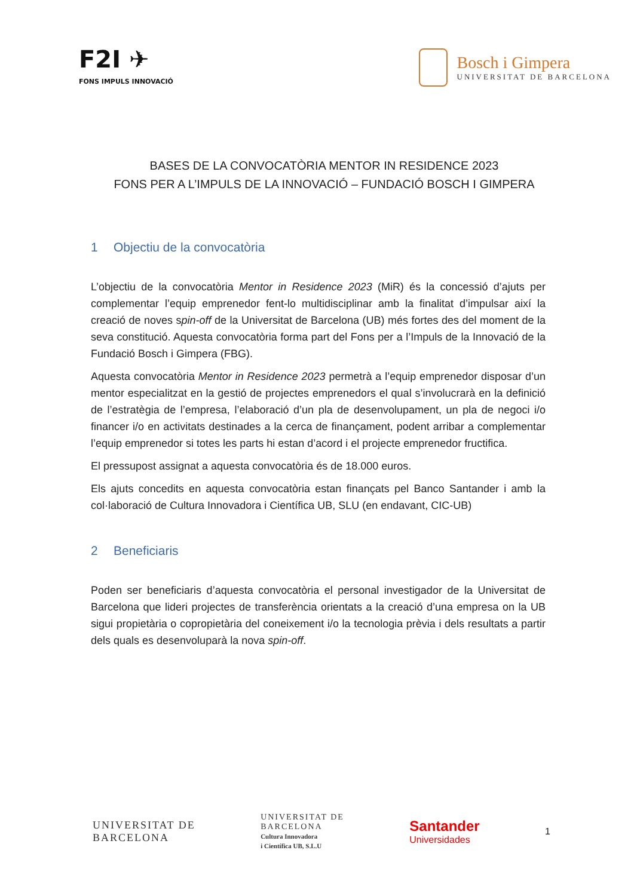F2I ✈
FONS IMPULS INNOVACIÓ
Bosch i Gimpera
UNIVERSITAT DE BARCELONA
BASES DE LA CONVOCATÒRIA MENTOR IN RESIDENCE 2023
FONS PER A L’IMPULS DE LA INNOVACIÓ – FUNDACIÓ BOSCH I GIMPERA
1 Objectiu de la convocatòria
L’objectiu de la convocatòria Mentor in Residence 2023 (MiR) és la concessió d’ajuts per complementar l’equip emprenedor fent-lo multidisciplinar amb la finalitat d’impulsar així la creació de noves spin-off de la Universitat de Barcelona (UB) més fortes des del moment de la seva constitució. Aquesta convocatòria forma part del Fons per a l’Impuls de la Innovació de la Fundació Bosch i Gimpera (FBG).
Aquesta convocatòria Mentor in Residence 2023 permetrà a l’equip emprenedor disposar d’un mentor especialitzat en la gestió de projectes emprenedors el qual s’involucrarà en la definició de l’estratègia de l’empresa, l’elaboració d’un pla de desenvolupament, un pla de negoci i/o financer i/o en activitats destinades a la cerca de finançament, podent arribar a complementar l’equip emprenedor si totes les parts hi estan d’acord i el projecte emprenedor fructifica.
El pressupost assignat a aquesta convocatòria és de 18.000 euros.
Els ajuts concedits en aquesta convocatòria estan finançats pel Banco Santander i amb la col·laboració de Cultura Innovadora i Científica UB, SLU (en endavant, CIC-UB)
2 Beneficiaris
Poden ser beneficiaris d’aquesta convocatòria el personal investigador de la Universitat de Barcelona que lideri projectes de transferència orientats a la creació d’una empresa on la UB sigui propietària o copropietària del coneixement i/o la tecnologia prèvia i dels resultats a partir dels quals es desenvoluparà la nova spin-off.
UNIVERSITAT DE
BARCELONA
UNIVERSITAT DE
BARCELONA
Cultura Innovadora
i Científica UB, S.L.U
Santander
Universidades
1